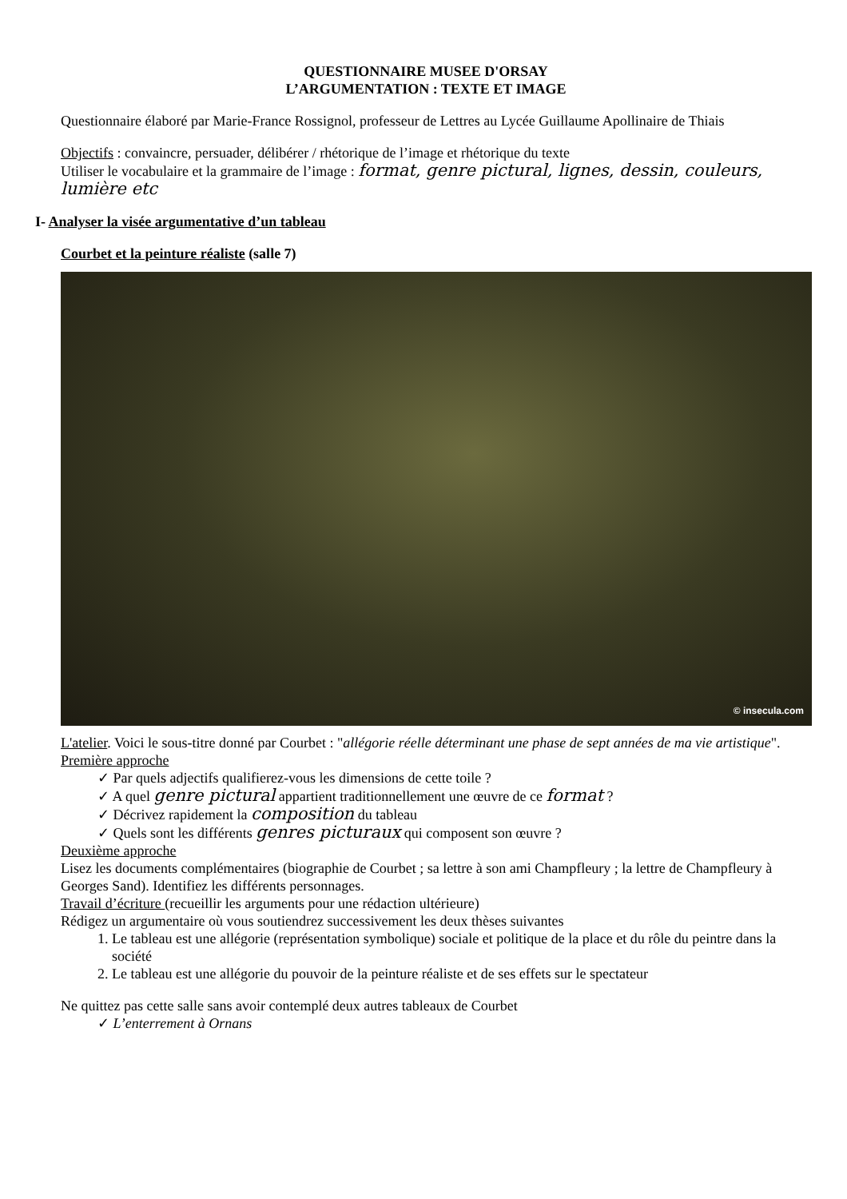QUESTIONNAIRE MUSEE D'ORSAY
L’ARGUMENTATION : TEXTE ET IMAGE
Questionnaire élaboré par Marie-France Rossignol, professeur de Lettres au Lycée Guillaume Apollinaire de Thiais
Objectifs : convaincre, persuader, délibérer / rhétorique de l’image et rhétorique du texte
Utiliser le vocabulaire et la grammaire de l’image : format, genre pictural, lignes, dessin, couleurs, lumière etc
I- Analyser la visée argumentative d’un tableau
Courbet et la peinture réaliste (salle 7)
© insecula.com
L'atelier. Voici le sous-titre donné par Courbet : "allégorie réelle déterminant une phase de sept années de ma vie artistique".
Première approche
Par quels adjectifs qualifierez-vous les dimensions de cette toile ?
A quel genre pictural appartient traditionnellement une œuvre de ce format ?
Décrivez rapidement la composition du tableau
Quels sont les différents genres picturaux qui composent son œuvre ?
Deuxième approche
Lisez les documents complémentaires (biographie de Courbet ; sa lettre à son ami Champfleury ; la lettre de Champfleury à Georges Sand). Identifiez les différents personnages.
Travail d’écriture (recueillir les arguments pour une rédaction ultérieure)
Rédigez un argumentaire où vous soutiendrez successivement les deux thèses suivantes
1. Le tableau est une allégorie (représentation symbolique) sociale et politique de la place et du rôle du peintre dans la société
2. Le tableau est une allégorie du pouvoir de la peinture réaliste et de ses effets sur le spectateur
Ne quittez pas cette salle sans avoir contemplé deux autres tableaux de Courbet
L’enterrement à Ornans